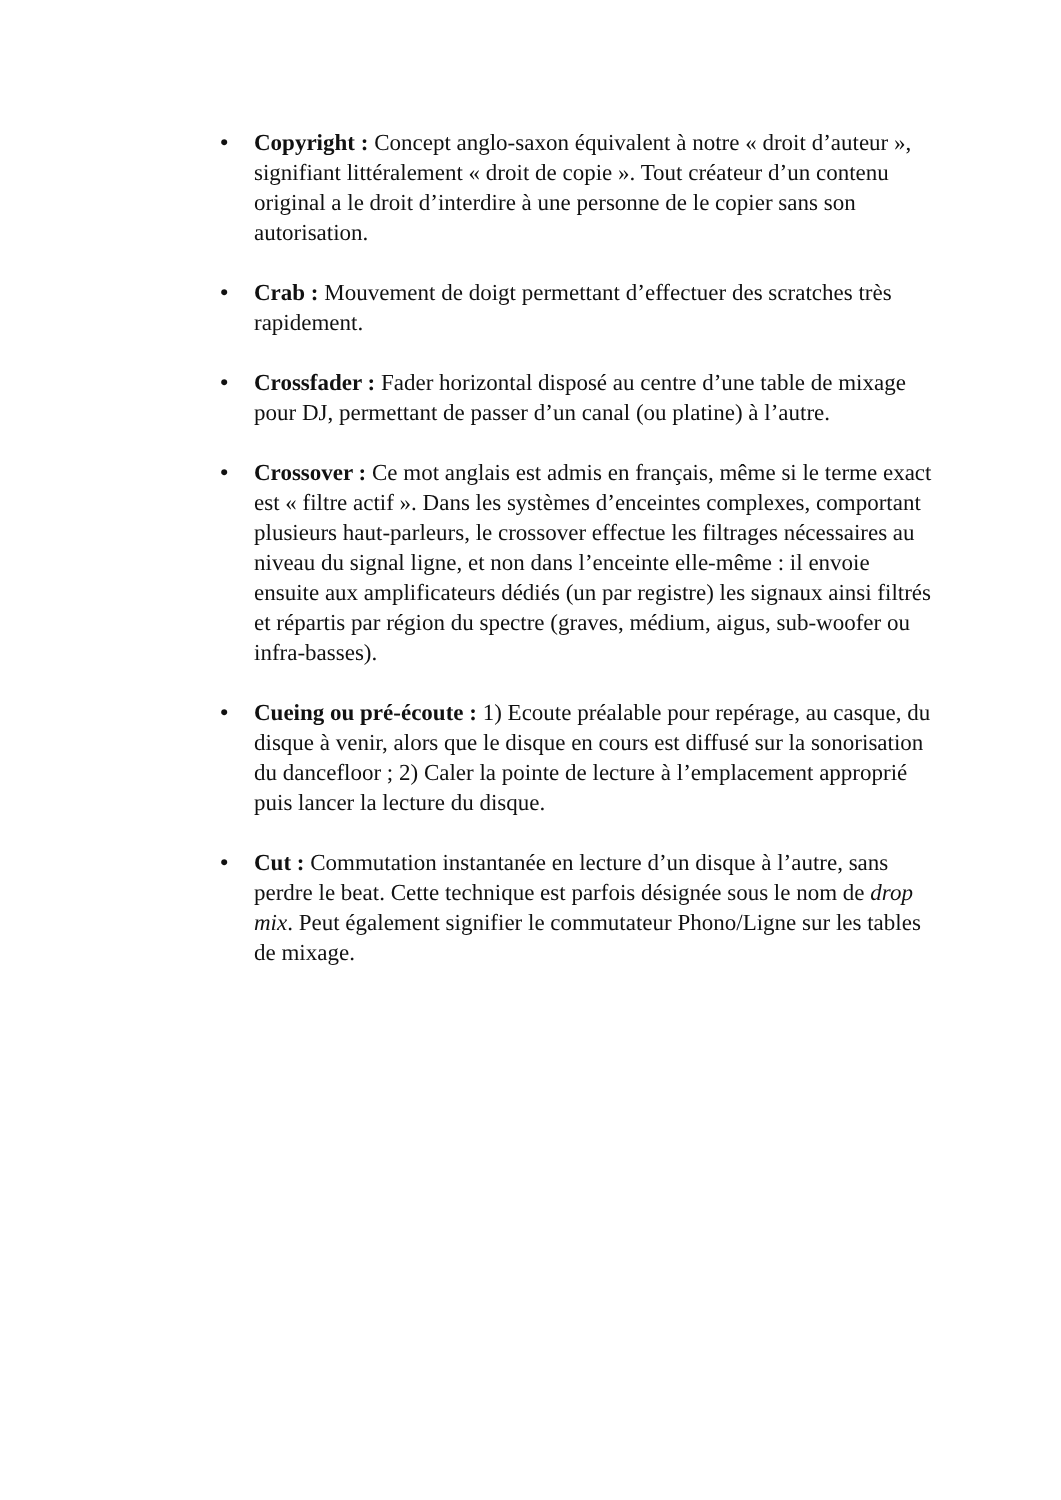• Copyright : Concept anglo-saxon équivalent à notre « droit d’auteur », signifiant littéralement « droit de copie ». Tout créateur d’un contenu original a le droit d’interdire à une personne de le copier sans son autorisation.
• Crab : Mouvement de doigt permettant d’effectuer des scratches très rapidement.
• Crossfader : Fader horizontal disposé au centre d’une table de mixage pour DJ, permettant de passer d’un canal (ou platine) à l’autre.
• Crossover : Ce mot anglais est admis en français, même si le terme exact est « filtre actif ». Dans les systèmes d’enceintes complexes, comportant plusieurs haut-parleurs, le crossover effectue les filtrages nécessaires au niveau du signal ligne, et non dans l’enceinte elle-même : il envoie ensuite aux amplificateurs dédiés (un par registre) les signaux ainsi filtrés et répartis par région du spectre (graves, médium, aigus, sub-woofer ou infra-basses).
• Cueing ou pré-écoute : 1) Ecoute préalable pour repérage, au casque, du disque à venir, alors que le disque en cours est diffusé sur la sonorisation du dancefloor ; 2) Caler la pointe de lecture à l’emplacement approprié puis lancer la lecture du disque.
• Cut : Commutation instantanée en lecture d’un disque à l’autre, sans perdre le beat. Cette technique est parfois désignée sous le nom de drop mix. Peut également signifier le commutateur Phono/Ligne sur les tables de mixage.